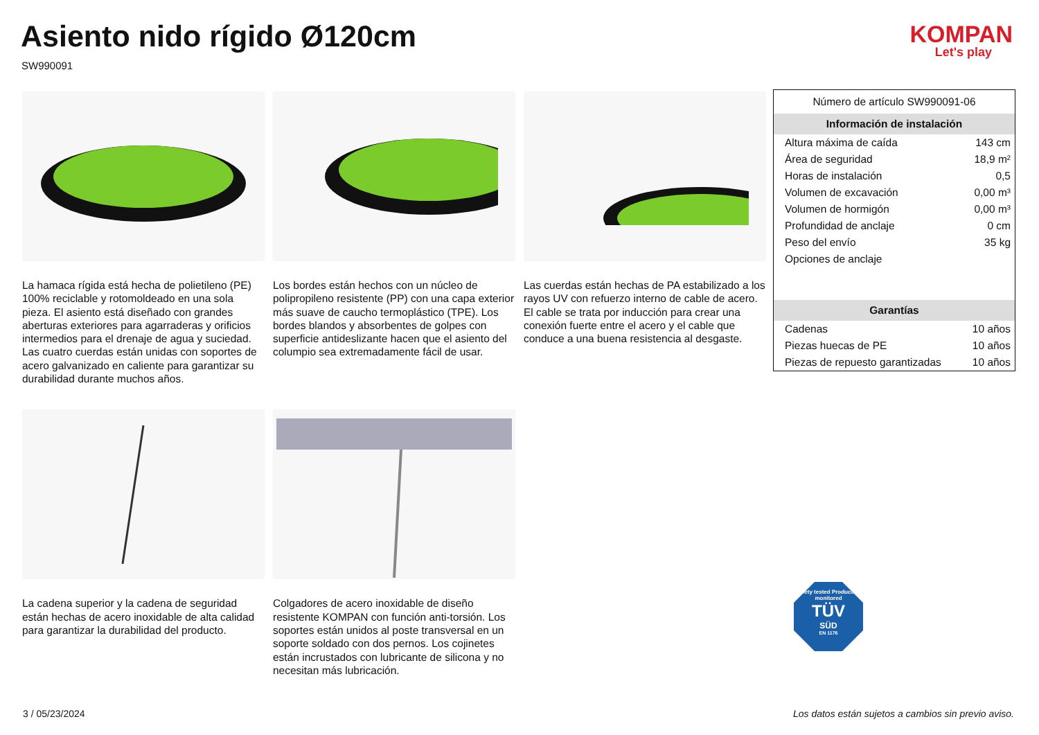Asiento nido rígido Ø120cm
SW990091
KOMPAN
Let's play
La hamaca rígida está hecha de polietileno (PE) 100% reciclable y rotomoldeado en una sola pieza. El asiento está diseñado con grandes aberturas exteriores para agarraderas y orificios intermedios para el drenaje de agua y suciedad. Las cuatro cuerdas están unidas con soportes de acero galvanizado en caliente para garantizar su durabilidad durante muchos años.
Los bordes están hechos con un núcleo de polipropileno resistente (PP) con una capa exterior más suave de caucho termoplástico (TPE). Los bordes blandos y absorbentes de golpes con superficie antideslizante hacen que el asiento del columpio sea extremadamente fácil de usar.
Las cuerdas están hechas de PA estabilizado a los rayos UV con refuerzo interno de cable de acero. El cable se trata por inducción para crear una conexión fuerte entre el acero y el cable que conduce a una buena resistencia al desgaste.
La cadena superior y la cadena de seguridad están hechas de acero inoxidable de alta calidad para garantizar la durabilidad del producto.
Colgadores de acero inoxidable de diseño resistente KOMPAN con función anti-torsión. Los soportes están unidos al poste transversal en un soporte soldado con dos pernos. Los cojinetes están incrustados con lubricante de silicona y no necesitan más lubricación.
| Número de artículo SW990091-06 | |
| Información de instalación | |
| Altura máxima de caída | 143 cm |
| Área de seguridad | 18,9 m² |
| Horas de instalación | 0,5 |
| Volumen de excavación | 0,00 m³ |
| Volumen de hormigón | 0,00 m³ |
| Profundidad de anclaje | 0 cm |
| Peso del envío | 35 kg |
| Opciones de anclaje | |
| Garantías | |
| Cadenas | 10 años |
| Piezas huecas de PE | 10 años |
| Piezas de repuesto garantizadas | 10 años |
Safety tested Production monitored
TÜV
SÜD
EN 1176
3 / 05/23/2024
Los datos están sujetos a cambios sin previo aviso.